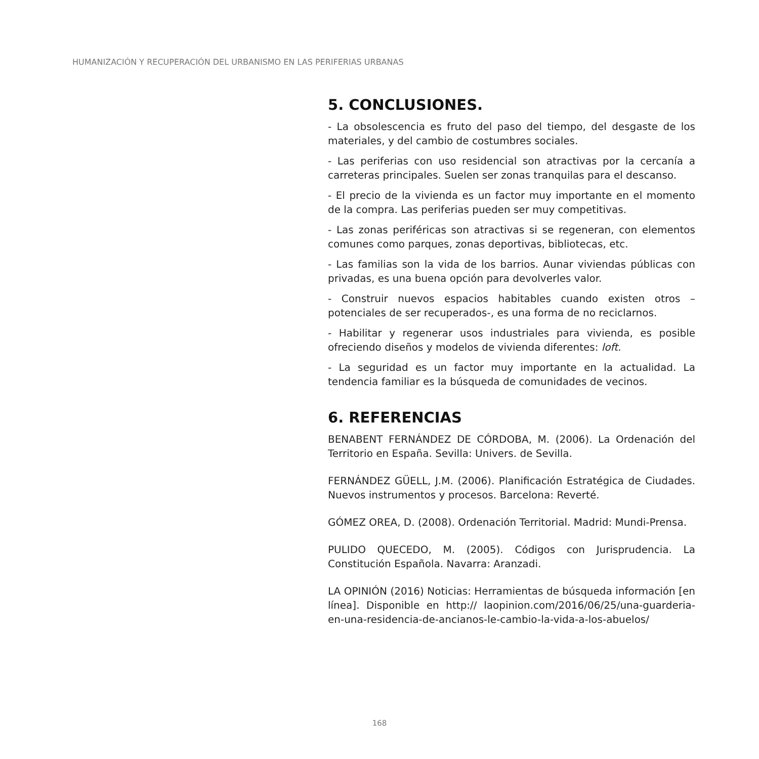HUMANIZACIÓN Y RECUPERACIÓN DEL URBANISMO EN LAS PERIFERIAS URBANAS
5. CONCLUSIONES.
- La obsolescencia es fruto del paso del tiempo, del desgaste de los materiales, y del cambio de costumbres sociales.
- Las periferias con uso residencial son atractivas por la cercanía a carreteras principales. Suelen ser zonas tranquilas para el descanso.
- El precio de la vivienda es un factor muy importante en el momento de la compra. Las periferias pueden ser muy competitivas.
- Las zonas periféricas son atractivas si se regeneran, con elementos comunes como parques, zonas deportivas, bibliotecas, etc.
- Las familias son la vida de los barrios. Aunar viviendas públicas con privadas, es una buena opción para devolverles valor.
- Construir nuevos espacios habitables cuando existen otros –potenciales de ser recuperados-, es una forma de no reciclarnos.
- Habilitar y regenerar usos industriales para vivienda, es posible ofreciendo diseños y modelos de vivienda diferentes: loft.
- La seguridad es un factor muy importante en la actualidad. La tendencia familiar es la búsqueda de comunidades de vecinos.
6. REFERENCIAS
BENABENT FERNÁNDEZ DE CÓRDOBA, M. (2006). La Ordenación del Territorio en España. Sevilla: Univers. de Sevilla.
FERNÁNDEZ GÜELL, J.M. (2006). Planificación Estratégica de Ciudades. Nuevos instrumentos y procesos. Barcelona: Reverté.
GÓMEZ OREA, D. (2008). Ordenación Territorial. Madrid: Mundi-Prensa.
PULIDO QUECEDO, M. (2005). Códigos con Jurisprudencia. La Constitución Española. Navarra: Aranzadi.
LA OPINIÓN (2016) Noticias: Herramientas de búsqueda información [en línea]. Disponible en http:// laopinion.com/2016/06/25/una-guarderia-en-una-residencia-de-ancianos-le-cambio-la-vida-a-los-abuelos/
168